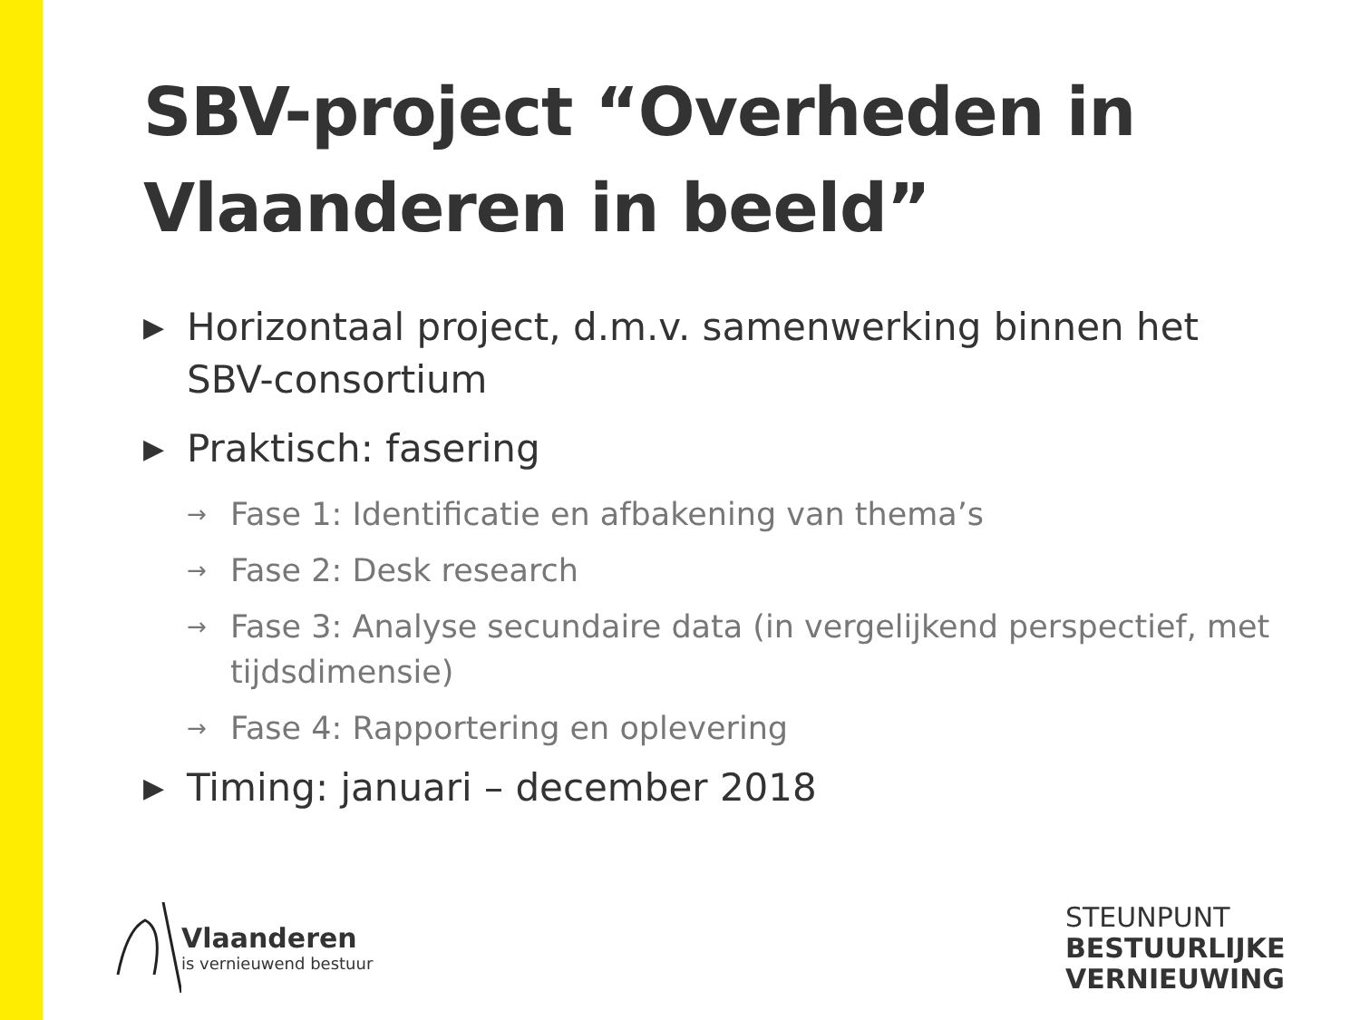SBV-project “Overheden in Vlaanderen in beeld”
▶ Horizontaal project, d.m.v. samenwerking binnen het SBV-consortium
▶ Praktisch: fasering
→ Fase 1: Identificatie en afbakening van thema’s
→ Fase 2: Desk research
→ Fase 3: Analyse secundaire data (in vergelijkend perspectief, met tijdsdimensie)
→ Fase 4: Rapportering en oplevering
▶ Timing: januari – december 2018
Vlaanderen
is vernieuwend bestuur
STEUNPUNT
BESTUURLIJKE
VERNIEUWING